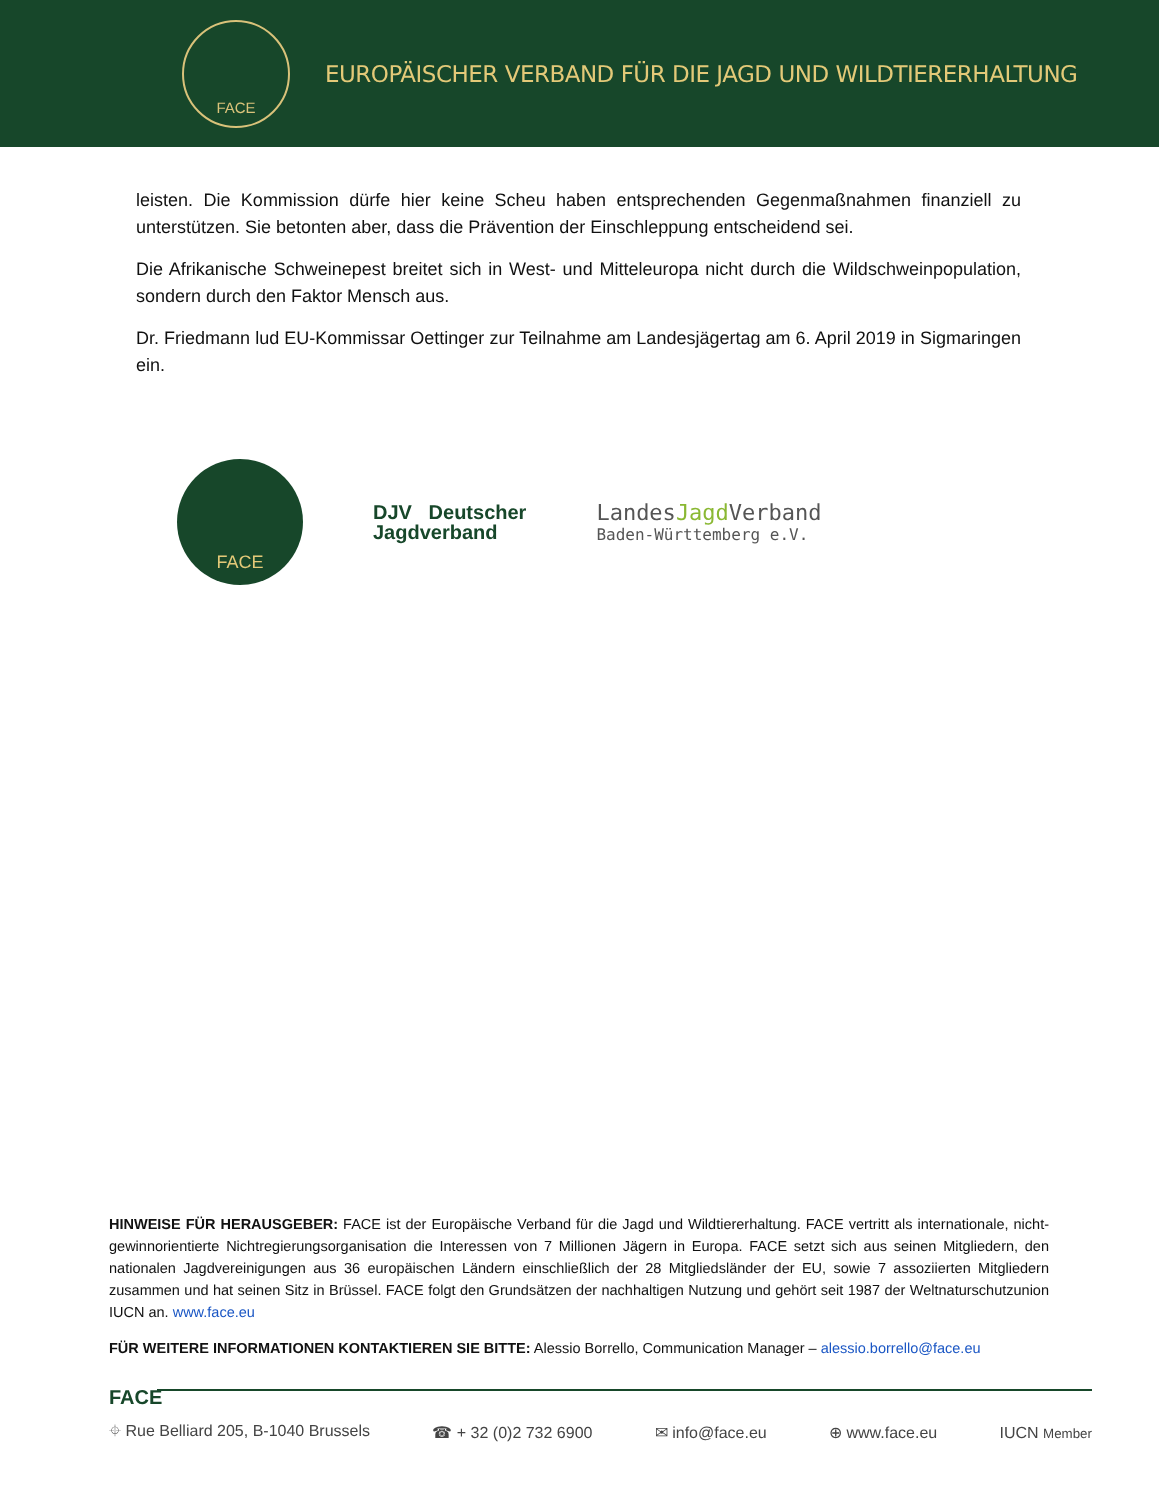FACE
EUROPÄISCHER VERBAND FÜR DIE JAGD UND WILDTIERERHALTUNG
leisten. Die Kommission dürfe hier keine Scheu haben entsprechenden Gegenmaßnahmen finanziell zu unterstützen. Sie betonten aber, dass die Prävention der Einschleppung entscheidend sei.
Die Afrikanische Schweinepest breitet sich in West- und Mitteleuropa nicht durch die Wildschweinpopulation, sondern durch den Faktor Mensch aus.
Dr. Friedmann lud EU-Kommissar Oettinger zur Teilnahme am Landesjägertag am 6. April 2019 in Sigmaringen ein.
FACE
DJV Deutscher
Jagdverband
LandesJagd Verband
Baden-Württemberg e.V.
HINWEISE FÜR HERAUSGEBER: FACE ist der Europäische Verband für die Jagd und Wildtiererhaltung. FACE vertritt als internationale, nicht-gewinnorientierte Nichtregierungsorganisation die Interessen von 7 Millionen Jägern in Europa. FACE setzt sich aus seinen Mitgliedern, den nationalen Jagdvereinigungen aus 36 europäischen Ländern einschließlich der 28 Mitgliedsländer der EU, sowie 7 assoziierten Mitgliedern zusammen und hat seinen Sitz in Brüssel. FACE folgt den Grundsätzen der nachhaltigen Nutzung und gehört seit 1987 der Weltnaturschutzunion IUCN an. www.face.eu
FÜR WEITERE INFORMATIONEN KONTAKTIEREN SIE BITTE: Alessio Borrello, Communication Manager – alessio.borrello@face.eu
FACE
⌖ Rue Belliard 205, B-1040 Brussels ☎ + 32 (0)2 732 6900 ✉ info@face.eu ⊕ www.face.eu IUCN Member